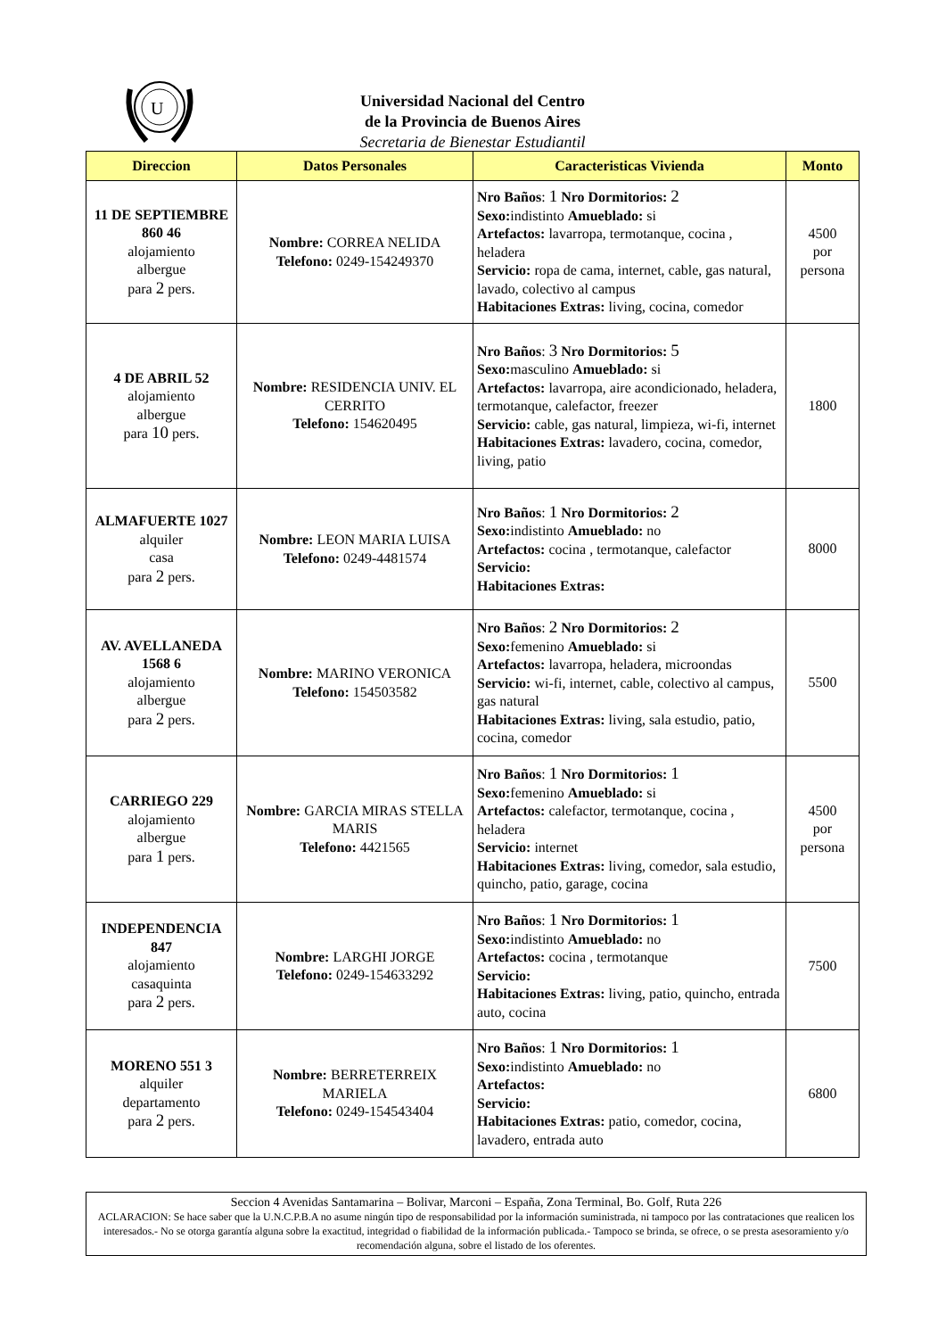U
Universidad Nacional del Centro
de la Provincia de Buenos Aires
Secretaria de Bienestar Estudiantil
| Direccion | Datos Personales | Caracteristicas Vivienda | Monto |
| --- | --- | --- | --- |
| 11 DE SEPTIEMBRE 860 46 alojamiento albergue para 2 pers. | Nombre: CORREA NELIDA Telefono: 0249-154249370 | Nro Baños : 1 Nro Dormitorios: 2 Sexo: indistinto Amueblado: si Artefactos: lavarropa, termotanque, cocina , heladera Servicio: ropa de cama, internet, cable, gas natural, lavado, colectivo al campus Habitaciones Extras: living, cocina, comedor | 4500 por persona |
| 4 DE ABRIL 52 alojamiento albergue para 10 pers. | Nombre: RESIDENCIA UNIV. EL CERRITO Telefono: 154620495 | Nro Baños : 3 Nro Dormitorios: 5 Sexo: masculino Amueblado: si Artefactos: lavarropa, aire acondicionado, heladera, termotanque, calefactor, freezer Servicio: cable, gas natural, limpieza, wi-fi, internet Habitaciones Extras: lavadero, cocina, comedor, living, patio | 1800 |
| ALMAFUERTE 1027 alquiler casa para 2 pers. | Nombre: LEON MARIA LUISA Telefono: 0249-4481574 | Nro Baños : 1 Nro Dormitorios: 2 Sexo: indistinto Amueblado: no Artefactos: cocina , termotanque, calefactor Servicio: Habitaciones Extras: | 8000 |
| AV. AVELLANEDA 1568 6 alojamiento albergue para 2 pers. | Nombre: MARINO VERONICA Telefono: 154503582 | Nro Baños : 2 Nro Dormitorios: 2 Sexo: femenino Amueblado: si Artefactos: lavarropa, heladera, microondas Servicio: wi-fi, internet, cable, colectivo al campus, gas natural Habitaciones Extras: living, sala estudio, patio, cocina, comedor | 5500 |
| CARRIEGO 229 alojamiento albergue para 1 pers. | Nombre: GARCIA MIRAS STELLA MARIS Telefono: 4421565 | Nro Baños : 1 Nro Dormitorios: 1 Sexo: femenino Amueblado: si Artefactos: calefactor, termotanque, cocina , heladera Servicio: internet Habitaciones Extras: living, comedor, sala estudio, quincho, patio, garage, cocina | 4500 por persona |
| INDEPENDENCIA 847 alojamiento casaquinta para 2 pers. | Nombre: LARGHI JORGE Telefono: 0249-154633292 | Nro Baños : 1 Nro Dormitorios: 1 Sexo: indistinto Amueblado: no Artefactos: cocina , termotanque Servicio: Habitaciones Extras: living, patio, quincho, entrada auto, cocina | 7500 |
| MORENO 551 3 alquiler departamento para 2 pers. | Nombre: BERRETERREIX MARIELA Telefono: 0249-154543404 | Nro Baños : 1 Nro Dormitorios: 1 Sexo: indistinto Amueblado: no Artefactos: Servicio: Habitaciones Extras: patio, comedor, cocina, lavadero, entrada auto | 6800 |
Seccion 4 Avenidas Santamarina – Bolivar, Marconi – España, Zona Terminal, Bo. Golf, Ruta 226
ACLARACION: Se hace saber que la U.N.C.P.B.A no asume ningún tipo de responsabilidad por la información suministrada, ni tampoco por las contrataciones que realicen los interesados.- No se otorga garantía alguna sobre la exactitud, integridad o fiabilidad de la información publicada.- Tampoco se brinda, se ofrece, o se presta asesoramiento y/o recomendación alguna, sobre el listado de los oferentes.